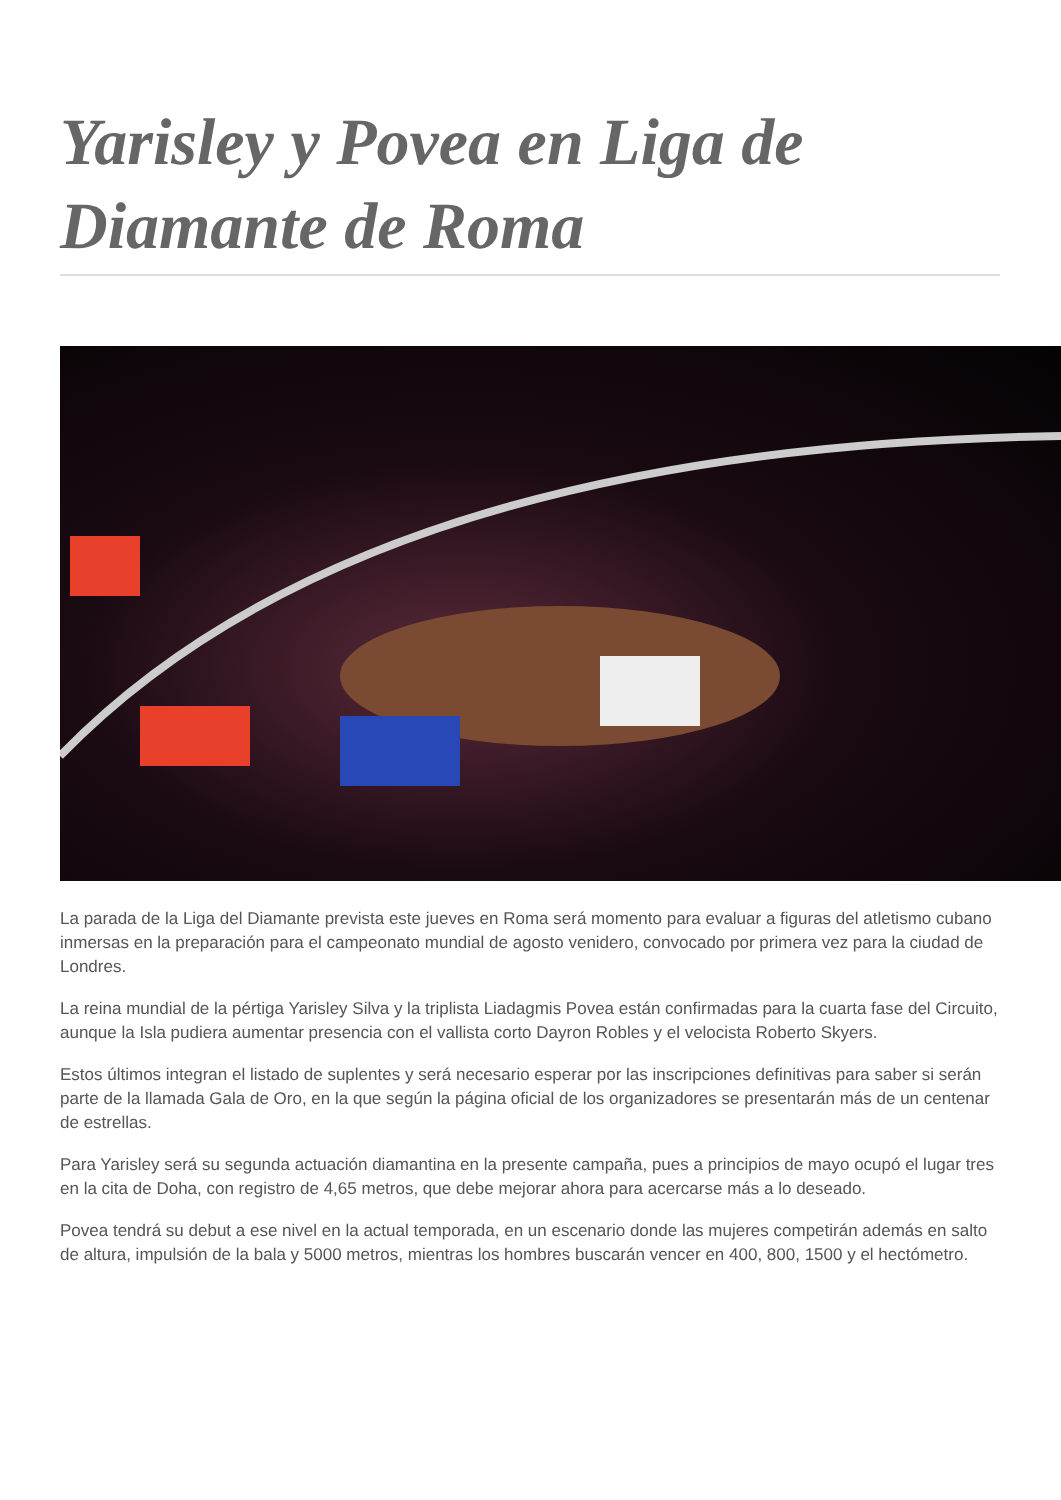Yarisley y Povea en Liga de Diamante de Roma
La parada de la Liga del Diamante prevista este jueves en Roma será momento para evaluar a figuras del atletismo cubano inmersas en la preparación para el campeonato mundial de agosto venidero, convocado por primera vez para la ciudad de Londres.
La reina mundial de la pértiga Yarisley Silva y la triplista Liadagmis Povea están confirmadas para la cuarta fase del Circuito, aunque la Isla pudiera aumentar presencia con el vallista corto Dayron Robles y el velocista Roberto Skyers.
Estos últimos integran el listado de suplentes y será necesario esperar por las inscripciones definitivas para saber si serán parte de la llamada Gala de Oro, en la que según la página oficial de los organizadores se presentarán más de un centenar de estrellas.
Para Yarisley será su segunda actuación diamantina en la presente campaña, pues a principios de mayo ocupó el lugar tres en la cita de Doha, con registro de 4,65 metros, que debe mejorar ahora para acercarse más a lo deseado.
Povea tendrá su debut a ese nivel en la actual temporada, en un escenario donde las mujeres competirán además en salto de altura, impulsión de la bala y 5000 metros, mientras los hombres buscarán vencer en 400, 800, 1500 y el hectómetro.